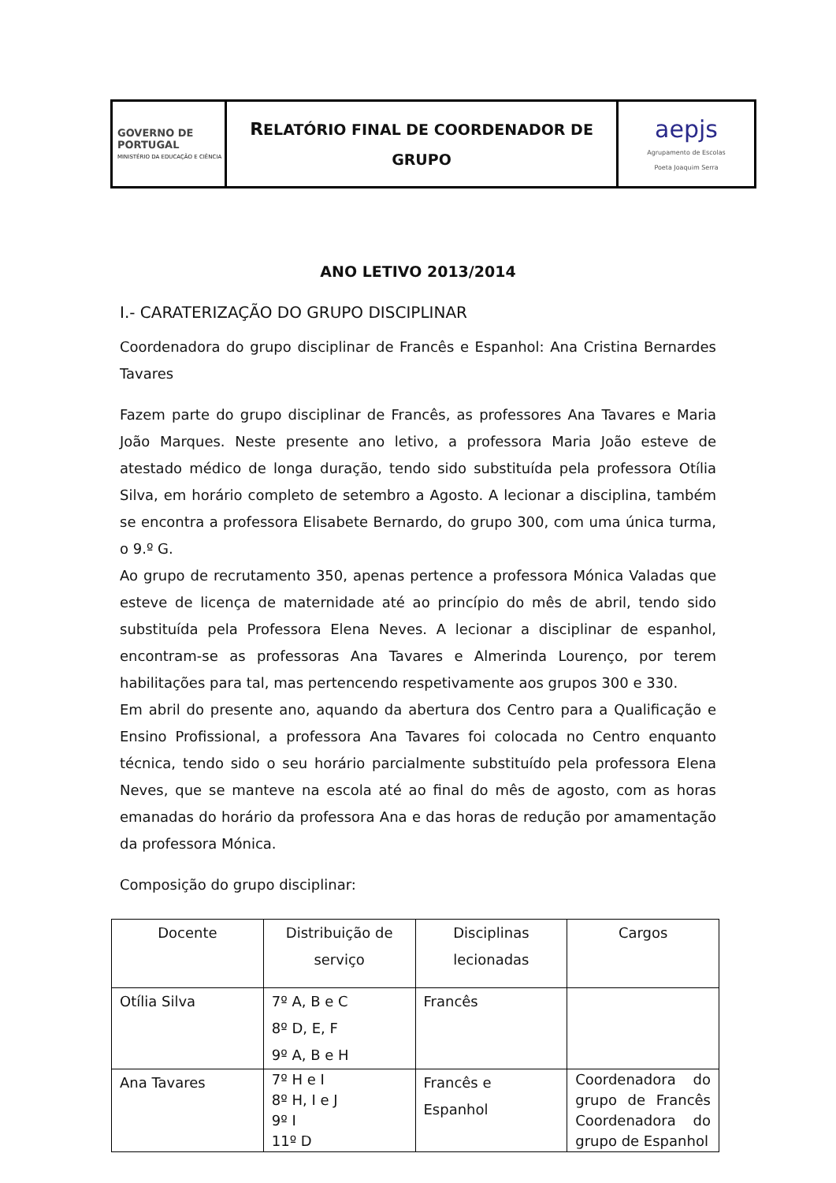| GOVERNO DE PORTUGAL MINISTÉRIO DA EDUCAÇÃO E CIÊNCIA | R ELATÓRIO FINAL DE COORDENADOR DE GRUPO | aepjs Agrupamento de Escolas Poeta Joaquim Serra |
ANO LETIVO 2013/2014
I.- CARATERIZAÇÃO DO GRUPO DISCIPLINAR
Coordenadora do grupo disciplinar de Francês e Espanhol: Ana Cristina Bernardes Tavares
Fazem parte do grupo disciplinar de Francês, as professores Ana Tavares e Maria João Marques. Neste presente ano letivo, a professora Maria João esteve de atestado médico de longa duração, tendo sido substituída pela professora Otília Silva, em horário completo de setembro a Agosto. A lecionar a disciplina, também se encontra a professora Elisabete Bernardo, do grupo 300, com uma única turma, o 9.º G.
Ao grupo de recrutamento 350, apenas pertence a professora Mónica Valadas que esteve de licença de maternidade até ao princípio do mês de abril, tendo sido substituída pela Professora Elena Neves. A lecionar a disciplinar de espanhol, encontram-se as professoras Ana Tavares e Almerinda Lourenço, por terem habilitações para tal, mas pertencendo respetivamente aos grupos 300 e 330.
Em abril do presente ano, aquando da abertura dos Centro para a Qualificação e Ensino Profissional, a professora Ana Tavares foi colocada no Centro enquanto técnica, tendo sido o seu horário parcialmente substituído pela professora Elena Neves, que se manteve na escola até ao final do mês de agosto, com as horas emanadas do horário da professora Ana e das horas de redução por amamentação da professora Mónica.
Composição do grupo disciplinar:
| Docente | Distribuição de serviço | Disciplinas lecionadas | Cargos |
| --- | --- | --- | --- |
| Otília Silva | 7º A, B e C 8º D, E, F 9º A, B e H | Francês | |
| Ana Tavares | 7º H e I 8º H, I e J 9º I 11º D | Francês e Espanhol | Coordenadora do grupo de Francês Coordenadora do grupo de Espanhol |